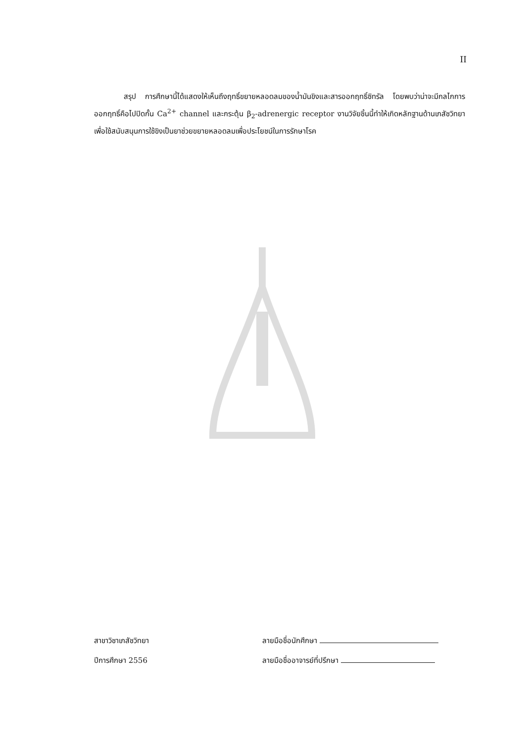II
สรุป การศึกษานี้ได้แสดงให้เห็นถึงฤทธิ์ขยายหลอดลมของน้ำมันขิงและสารออกฤทธิ์ซิทรัล โดยพบว่าน่าจะมีกลไกการออกฤทธิ์คือไปปิดกั้น Ca<sup>2+</sup> channel และกระตุ้น β<sub>2</sub>-adrenergic receptor งานวิจัยชิ้นนี้ทำให้เกิดหลักฐานด้านเภสัชวิทยาเพื่อใช้สนับสนุนการใช้ขิงเป็นยาช่วยขยายหลอดลมเพื่อประโยชน์ในการรักษาโรค
สาขาวิชาเภสัชวิทยา ลายมือชื่อนักศึกษา
ปีการศึกษา 2556 ลายมือชื่ออาจารย์ที่ปรึกษา